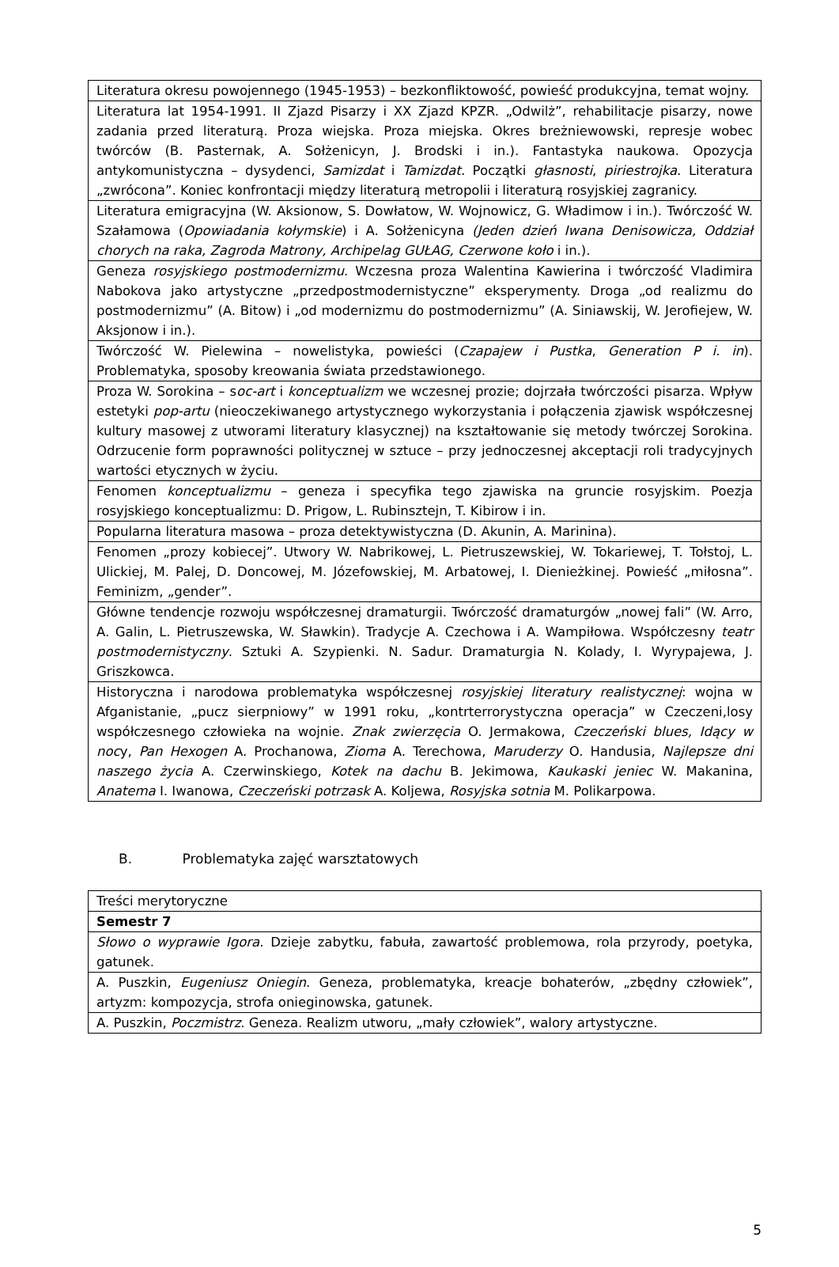| Literatura okresu powojennego (1945-1953) – bezkonfliktowość, powieść produkcyjna, temat wojny. |
| Literatura lat 1954-1991. II Zjazd Pisarzy i XX Zjazd KPZR. „Odwilż”, rehabilitacje pisarzy, nowe zadania przed literaturą. Proza wiejska. Proza miejska. Okres breżniewowski, represje wobec twórców (B. Pasternak, A. Sołżenicyn, J. Brodski i in.). Fantastyka naukowa. Opozycja antykomunistyczna – dysydenci, Samizdat i Tamizdat. Początki głasnosti , piriestrojka . Literatura „zwrócona”. Koniec konfrontacji między literaturą metropolii i literaturą rosyjskiej zagranicy. |
| Literatura emigracyjna (W. Aksionow, S. Dowłatow, W. Wojnowicz, G. Władimow i in.). Twórczość W. Szałamowa ( Opowiadania kołymskie ) i A. Sołżenicyna (Jeden dzień Iwana Denisowicza, Oddział chorych na raka, Zagroda Matrony, Archipelag GUŁAG, Czerwone koło i in.). |
| Geneza rosyjskiego postmodernizmu. Wczesna proza Walentina Kawierina i twórczość Vladimira Nabokova jako artystyczne „przedpostmodernistyczne” eksperymenty. Droga „od realizmu do postmodernizmu” (A. Bitow) i „od modernizmu do postmodernizmu” (A. Siniawskij, W. Jerofiejew, W. Aksjonow i in.). |
| Twórczość W. Pielewina – nowelistyka, powieści ( Czapajew i Pustka , Generation P i. in ). Problematyka, sposoby kreowania świata przedstawionego. |
| Proza W. Sorokina – s oc-art i konceptualizm we wczesnej prozie; dojrzała twórczości pisarza. Wpływ estetyki pop-artu (nieoczekiwanego artystycznego wykorzystania i połączenia zjawisk współczesnej kultury masowej z utworami literatury klasycznej) na kształtowanie się metody twórczej Sorokina. Odrzucenie form poprawności politycznej w sztuce – przy jednoczesnej akceptacji roli tradycyjnych wartości etycznych w życiu. |
| Fenomen konceptualizmu – geneza i specyfika tego zjawiska na gruncie rosyjskim. Poezja rosyjskiego konceptualizmu: D. Prigow, L. Rubinsztejn, T. Kibirow i in. |
| Popularna literatura masowa – proza detektywistyczna (D. Akunin, A. Marinina). |
| Fenomen „prozy kobiecej”. Utwory W. Nabrikowej, L. Pietruszewskiej, W. Tokariewej, T. Tołstoj, L. Ulickiej, M. Palej, D. Doncowej, M. Józefowskiej, M. Arbatowej, I. Dienieżkinej. Powieść „miłosna”. Feminizm, „gender”. |
| Główne tendencje rozwoju współczesnej dramaturgii. Twórczość dramaturgów „nowej fali” (W. Arro, A. Galin, L. Pietruszewska, W. Sławkin). Tradycje A. Czechowa i A. Wampiłowa. Współczesny teatr postmodernistyczny . Sztuki A. Szypienki. N. Sadur. Dramaturgia N. Kolady, I. Wyrypajewa, J. Griszkowca. |
| Historyczna i narodowa problematyka współczesnej rosyjskiej literatury realistycznej : wojna w Afganistanie, „pucz sierpniowy” w 1991 roku, „kontrterrorystyczna operacja” w Czeczeni,losy współczesnego człowieka na wojnie. Znak zwierzęcia O. Jermakowa, Czeczeński blues, Idący w noc y, Pan Hexogen A. Prochanowa, Zioma A. Terechowa, Maruderzy O. Handusia, Najlepsze dni naszego życia A. Czerwinskiego, Kotek na dachu B. Jekimowa, Kaukaski jeniec W. Makanina, Anatema I. Iwanowa, Czeczeński potrzask A. Koljewa, Rosyjska sotnia M. Polikarpowa. |
B. Problematyka zajęć warsztatowych
| Treści merytoryczne |
| Semestr 7 |
| Słowo o wyprawie Igora . Dzieje zabytku, fabuła, zawartość problemowa, rola przyrody, poetyka, gatunek. |
| A. Puszkin, Eugeniusz Oniegin . Geneza, problematyka, kreacje bohaterów, „zbędny człowiek”, artyzm: kompozycja, strofa onieginowska, gatunek. |
| A. Puszkin, Poczmistrz . Geneza. Realizm utworu, „mały człowiek”, walory artystyczne. |
5